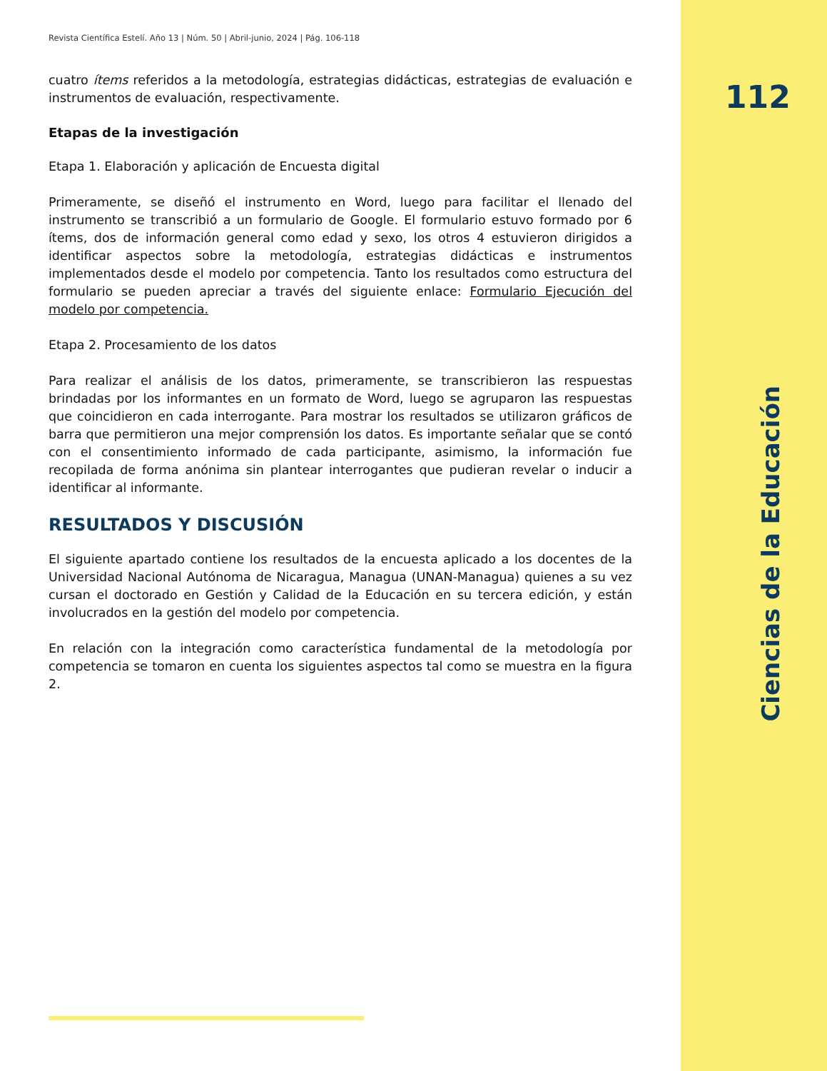112
Revista Científica Estelí. Año 13 | Núm. 50 | Abril-junio, 2024 | Pág. 106-118
cuatro ítems referidos a la metodología, estrategias didácticas, estrategias de evaluación e instrumentos de evaluación, respectivamente.
Etapas de la investigación
Etapa 1. Elaboración y aplicación de Encuesta digital
Primeramente, se diseñó el instrumento en Word, luego para facilitar el llenado del instrumento se transcribió a un formulario de Google. El formulario estuvo formado por 6 ítems, dos de información general como edad y sexo, los otros 4 estuvieron dirigidos a identificar aspectos sobre la metodología, estrategias didácticas e instrumentos implementados desde el modelo por competencia. Tanto los resultados como estructura del formulario se pueden apreciar a través del siguiente enlace: Formulario Ejecución del modelo por competencia.
Etapa 2. Procesamiento de los datos
Para realizar el análisis de los datos, primeramente, se transcribieron las respuestas brindadas por los informantes en un formato de Word, luego se agruparon las respuestas que coincidieron en cada interrogante. Para mostrar los resultados se utilizaron gráficos de barra que permitieron una mejor comprensión los datos. Es importante señalar que se contó con el consentimiento informado de cada participante, asimismo, la información fue recopilada de forma anónima sin plantear interrogantes que pudieran revelar o inducir a identificar al informante.
RESULTADOS Y DISCUSIÓN
El siguiente apartado contiene los resultados de la encuesta aplicado a los docentes de la Universidad Nacional Autónoma de Nicaragua, Managua (UNAN-Managua) quienes a su vez cursan el doctorado en Gestión y Calidad de la Educación en su tercera edición, y están involucrados en la gestión del modelo por competencia.
En relación con la integración como característica fundamental de la metodología por competencia se tomaron en cuenta los siguientes aspectos tal como se muestra en la figura 2.
Ciencias de la Educación